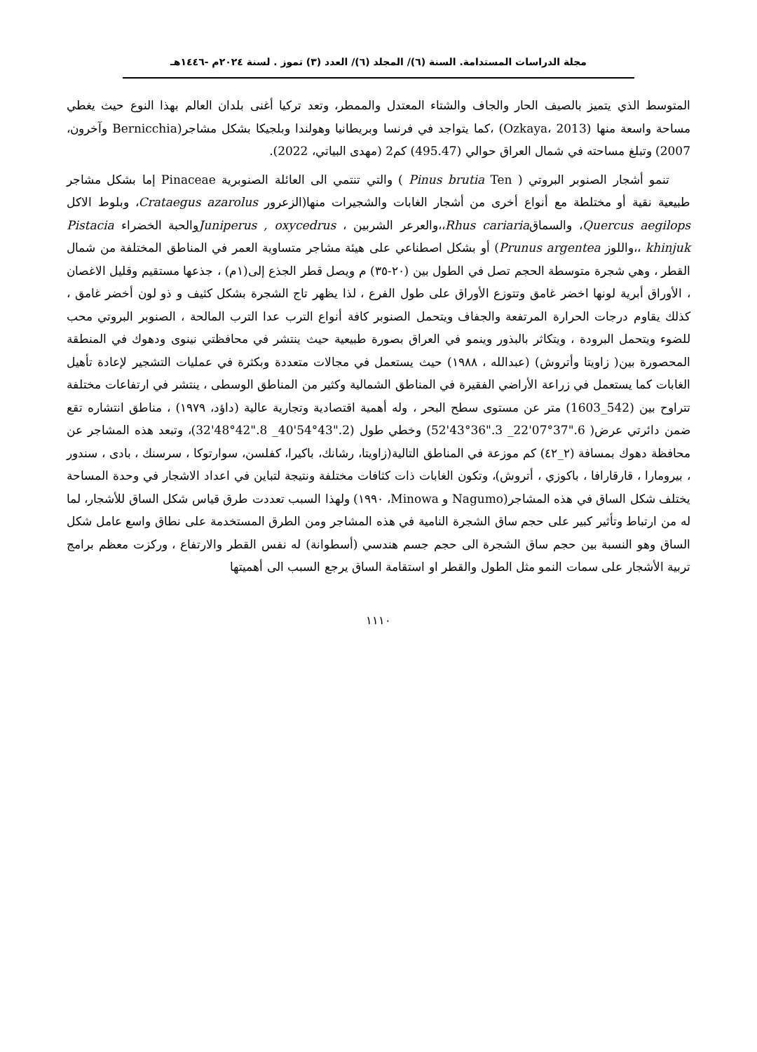مجلة الدراسات المستدامة. السنة (٦)/ المجلد (٦)/ العدد (٣) تموز . لسنة ٢٠٢٤م -١٤٤٦هـ
المتوسط الذي يتميز بالصيف الحار والجاف والشتاء المعتدل والممطر، وتعد تركيا أغنى بلدان العالم بهذا النوع حيث يغطي مساحة واسعة منها (Ozkaya، 2013) ،كما يتواجد في فرنسا وبريطانيا وهولندا وبلجيكا بشكل مشاجر(Bernicchia وآخرون، 2007) وتبلغ مساحته في شمال العراق حوالي (495.47) كم2 (مهدى البياتي، 2022).
تنمو أشجار الصنوبر البروتي ( Pinus brutia Ten ) والتي تنتمي الى العائلة الصنوبرية Pinaceae إما بشكل مشاجر طبيعية نقية أو مختلطة مع أنواع أخرى من أشجار الغابات والشجيرات منها(الزعرور Crataegus azarolus، وبلوط الاكل Quercus aegilops، والسماقRhus cariaria،،والعرعر الشربين ، Juniperus , oxycedrusوالحبة الخضراء Pistacia khinjuk ،،واللوز Prunus argentea) أو بشكل اصطناعي على هيئة مشاجر متساوية العمر في المناطق المختلفة من شمال القطر ، وهي شجرة متوسطة الحجم تصل في الطول بين (٢٠-٣٥) م ويصل قطر الجذع إلى(١م) ، جذعها مستقيم وقليل الاغصان ، الأوراق أبرية لونها اخضر غامق وتتوزع الأوراق على طول الفرع ، لذا يظهر تاج الشجرة بشكل كثيف و ذو لون أخضر غامق ، كذلك يقاوم درجات الحرارة المرتفعة والجفاف ويتحمل الصنوبر كافة أنواع الترب عدا الترب المالحة ، الصنوبر البروتي محب للضوء ويتحمل البرودة ، ويتكاثر بالبذور وينمو في العراق بصورة طبيعية حيث ينتشر في محافظتي نينوى ودهوك في المنطقة المحصورة بين( زاويتا وأتروش) (عبدالله ، ١٩٨٨) حيث يستعمل في مجالات متعددة وبكثرة في عمليات التشجير لإعادة تأهيل الغابات كما يستعمل في زراعة الأراضي الفقيرة في المناطق الشمالية وكثير من المناطق الوسطى ، ينتشر في ارتفاعات مختلفة تتراوح بين (542_1603) متر عن مستوى سطح البحر ، وله أهمية اقتصادية وتجارية عالية (داؤد، ١٩٧٩) ، مناطق انتشاره تقع ضمن دائرتي عرض( 6."37°07'22_ 3."36°43'52) وخطي طول (2."43°54'40_ 8."42°48'32)، وتبعد هذه المشاجر عن محافظة دهوك بمسافة (٢_٤٢) كم موزعة في المناطق التالية(زاويتا، رشانك، باكيرا، كفلسن، سوارتوكا ، سرسنك ، بادى ، سندور ، بيرومارا ، قارقارافا ، باكوزي ، أتروش)، وتكون الغابات ذات كثافات مختلفة ونتيجة لتباين في اعداد الاشجار في وحدة المساحة يختلف شكل الساق في هذه المشاجر(Nagumo و Minowa، ١٩٩٠) ولهذا السبب تعددت طرق قياس شكل الساق للأشجار، لما له من ارتباط وتأثير كبير على حجم ساق الشجرة النامية في هذه المشاجر ومن الطرق المستخدمة على نطاق واسع عامل شكل الساق وهو النسبة بين حجم ساق الشجرة الى حجم جسم هندسي (أسطوانة) له نفس القطر والارتفاع ، وركزت معظم برامج تربية الأشجار على سمات النمو مثل الطول والقطر او استقامة الساق يرجع السبب الى أهميتها
١١١٠